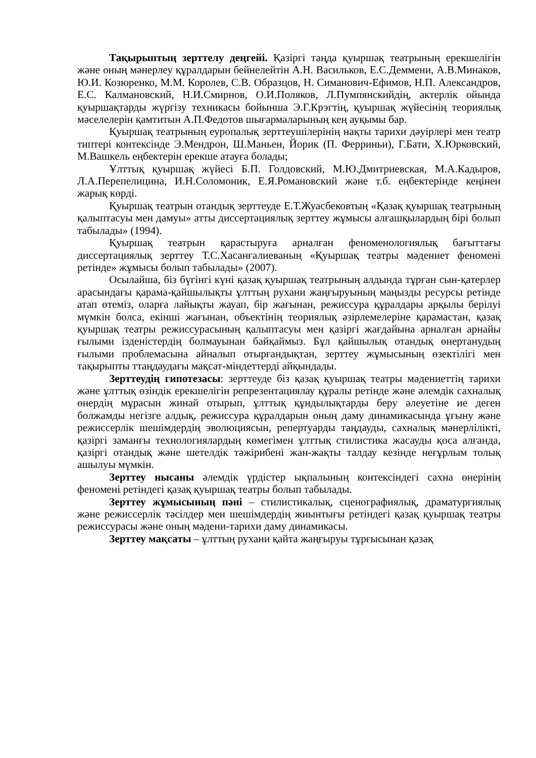Тақырыптың зерттелу деңгейі. Қазіргі таңда қуыршақ театрының ерекшелігін және оның мәнерлеу құралдарын бейнелейтін А.Н. Васильков, Е.С.Деммени, А.В.Минаков, Ю.И. Козюренко, М.М. Королев, С.В. Образцов, Н. Симанович-Ефимов, Н.П. Александров, Е.С. Калмановский, Н.И.Смирнов, О.И.Поляков, Л.Пумпянскийдің, актерлік ойында қуыршақтарды жүргізу техникасы бойынша Э.Г.Крэгтің, қуыршақ жүйесінің теориялық мәселелерін қамтитын А.П.Федотов шығармаларының кең ауқымы бар.
Қуыршақ театрының еуропалық зерттеушілерінің нақты тарихи дәуірлері мен театр типтері контексінде Э.Мендрон, Ш.Маньен, Йорик (П. Ферриньи), Г.Бати, Х.Юрковский, М.Вашкель еңбектерін ерекше атауға болады;
Ұлттық қуыршақ жүйесі Б.П. Голдовский, М.Ю.Дмитриевская, М.А.Кадыров, Л.А.Перепелицина, И.Н.Соломоник, Е.Я.Романовский және т.б. еңбектерінде кеңінен жарық көрді.
Қуыршақ театрын отандық зерттеуде Е.Т.Жуасбековтың «Қазақ қуыршақ театрының қалыптасуы мен дамуы» атты диссертациялық зерттеу жұмысы алғашқылардың бірі болып табылады» (1994).
Қуыршақ театрын қарастыруға арналған феноменологиялық бағыттағы диссертациялық зерттеу Т.С.Хасанғалиеваның «Қуыршақ театры мәдениет феномені ретінде» жұмысы болып табылады» (2007).
Осылайша, біз бүгінгі күні қазақ қуыршақ театрының алдында тұрған сын-қатерлер арасындағы қарама-қайшылықты ұлттың рухани жаңғыруының маңызды ресурсы ретінде атап өтеміз, оларға лайықты жауап, бір жағынан, режиссура құралдары арқылы берілуі мүмкін болса, екінші жағынан, объектінің теориялық әзірлемелеріне қарамастан, қазақ қуыршақ театры режиссурасының қалыптасуы мен қазіргі жағдайына арналған арнайы ғылыми ізденістердің болмауынан байқаймыз. Бұл қайшылық отандық өнертанудың ғылыми проблемасына айналып отырғандықтан, зерттеу жұмысының өзектілігі мен тақырыпты ттаңдаудағы мақсат-міндеттерді айқындады.
Зерттеудің гипотезасы: зерттеуде біз қазақ қуыршақ театры мәдениеттің тарихи және ұлттық өзіндік ерекшелігін репрезентациялау құралы ретінде және әлемдік сахналық өнердің мұрасын жинай отырып, ұлттық құндылықтарды беру әлеуетіне ие деген болжамды негізге алдық, режиссура құралдарын оның даму динамикасында ұғыну және режиссерлік шешімдердің эволюциясын, репертуарды таңдауды, сахналық мәнерлілікті, қазіргі заманғы технологиялардың көмегімен ұлттық стилистика жасауды қоса алғанда, қазіргі отандық және шетелдік тәжірибені жан-жақты талдау кезінде неғұрлым толық ашылуы мүмкін.
Зерттеу нысаны әлемдік үрдістер ықпалының контексіндегі сахна өнерінің феномені ретіндегі қазақ қуыршақ театры болып табылады.
Зерттеу жұмысының пәні – стилистикалық, сценографиялық, драматургиялық және режиссерлік тәсілдер мен шешімдердің жиынтығы ретіндегі қазақ қуыршақ театры режиссурасы және оның мәдени-тарихи даму динамикасы.
Зерттеу мақсаты – ұлттың рухани қайта жаңғыруы тұрғысынан қазақ